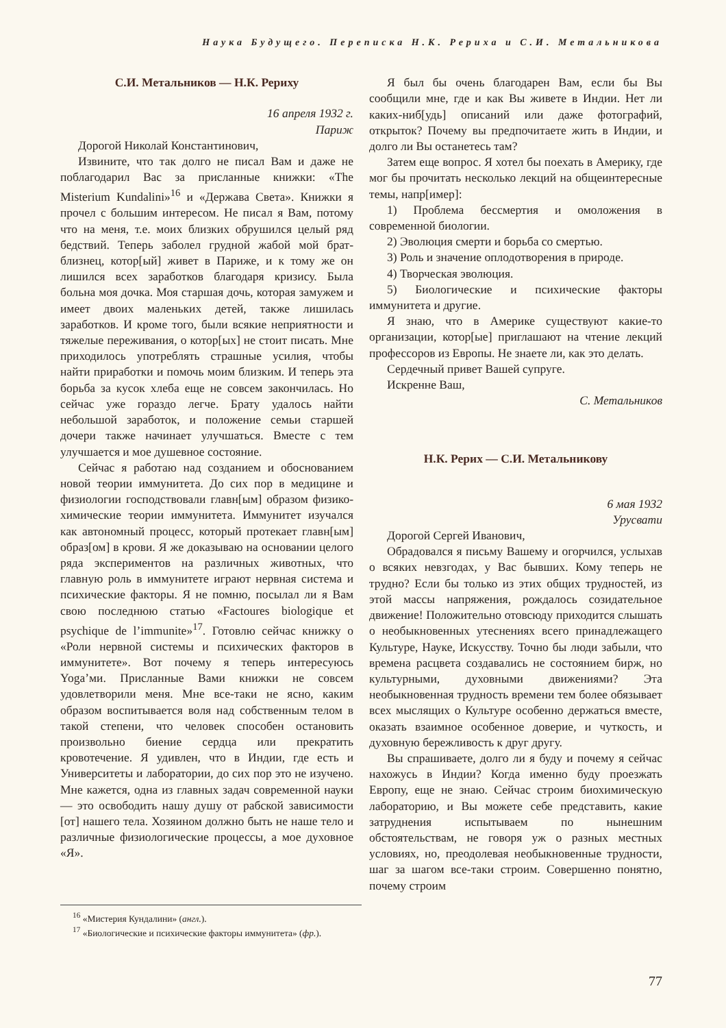Наука Будущего. Переписка Н.К. Рериха и С.И. Метальникова
С.И. Метальников — Н.К. Рериху
16 апреля 1932 г.
Париж
Дорогой Николай Константинович,
Извините, что так долго не писал Вам и даже не поблагодарил Вас за присланные книжки: «The Misterium Kundalini»<sup>16</sup> и «Держава Света». Книжки я прочел с большим интересом. Не писал я Вам, потому что на меня, т.е. моих близких обрушился целый ряд бедствий. Теперь заболел грудной жабой мой брат-близнец, котор[ый] живет в Париже, и к тому же он лишился всех заработков благодаря кризису. Была больна моя дочка. Моя старшая дочь, которая замужем и имеет двоих маленьких детей, также лишилась заработков. И кроме того, были всякие неприятности и тяжелые переживания, о котор[ых] не стоит писать. Мне приходилось употреблять страшные усилия, чтобы найти приработки и помочь моим близким. И теперь эта борьба за кусок хлеба еще не совсем закончилась. Но сейчас уже гораздо легче. Брату удалось найти небольшой заработок, и положение семьи старшей дочери также начинает улучшаться. Вместе с тем улучшается и мое душевное состояние.
Сейчас я работаю над созданием и обоснованием новой теории иммунитета. До сих пор в медицине и физиологии господствовали главн[ым] образом физико-химические теории иммунитета. Иммунитет изучался как автономный процесс, который протекает главн[ым] образ[ом] в крови. Я же доказываю на основании целого ряда экспериментов на различных животных, что главную роль в иммунитете играют нервная система и психические факторы. Я не помню, посылал ли я Вам свою последнюю статью «Factoures biologique et psychique de l’immunite»<sup>17</sup>. Готовлю сейчас книжку о «Роли нервной системы и психических факторов в иммунитете». Вот почему я теперь интересуюсь Yoga’ми. Присланные Вами книжки не совсем удовлетворили меня. Мне все-таки не ясно, каким образом воспитывается воля над собственным телом в такой степени, что человек способен остановить произвольно биение сердца или прекратить кровотечение. Я удивлен, что в Индии, где есть и Университеты и лаборатории, до сих пор это не изучено. Мне кажется, одна из главных задач современной науки — это освободить нашу душу от рабской зависимости [от] нашего тела. Хозяином должно быть не наше тело и различные физиологические процессы, а мое духовное «Я».
Я был бы очень благодарен Вам, если бы Вы сообщили мне, где и как Вы живете в Индии. Нет ли каких-ниб[удь] описаний или даже фотографий, открыток? Почему вы предпочитаете жить в Индии, и долго ли Вы останетесь там?
Затем еще вопрос. Я хотел бы поехать в Америку, где мог бы прочитать несколько лекций на общеинтересные темы, напр[имер]:
1) Проблема бессмертия и омоложения в современной биологии.
2) Эволюция смерти и борьба со смертью.
3) Роль и значение оплодотворения в природе.
4) Творческая эволюция.
5) Биологические и психические факторы иммунитета и другие.
Я знаю, что в Америке существуют какие-то организации, котор[ые] приглашают на чтение лекций профессоров из Европы. Не знаете ли, как это делать.
Сердечный привет Вашей супруге.
Искренне Ваш,
С. Метальников
Н.К. Рерих — С.И. Метальникову
6 мая 1932
Урусвати
Дорогой Сергей Иванович,
Обрадовался я письму Вашему и огорчился, услыхав о всяких невзгодах, у Вас бывших. Кому теперь не трудно? Если бы только из этих общих трудностей, из этой массы напряжения, рождалось созидательное движение! Положительно отовсюду приходится слышать о необыкновенных утеснениях всего принадлежащего Культуре, Науке, Искусству. Точно бы люди забыли, что времена расцвета создавались не состоянием бирж, но культурными, духовными движениями? Эта необыкновенная трудность времени тем более обязывает всех мыслящих о Культуре особенно держаться вместе, оказать взаимное особенное доверие, и чуткость, и духовную бережливость к друг другу.
Вы спрашиваете, долго ли я буду и почему я сейчас нахожусь в Индии? Когда именно буду проезжать Европу, еще не знаю. Сейчас строим биохимическую лабораторию, и Вы можете себе представить, какие затруднения испытываем по нынешним обстоятельствам, не говоря уж о разных местных условиях, но, преодолевая необыкновенные трудности, шаг за шагом все-таки строим. Совершенно понятно, почему строим
<sup>16</sup> «Мистерия Кундалини» (англ.).
<sup>17</sup> «Биологические и психические факторы иммунитета» (фр.).
77